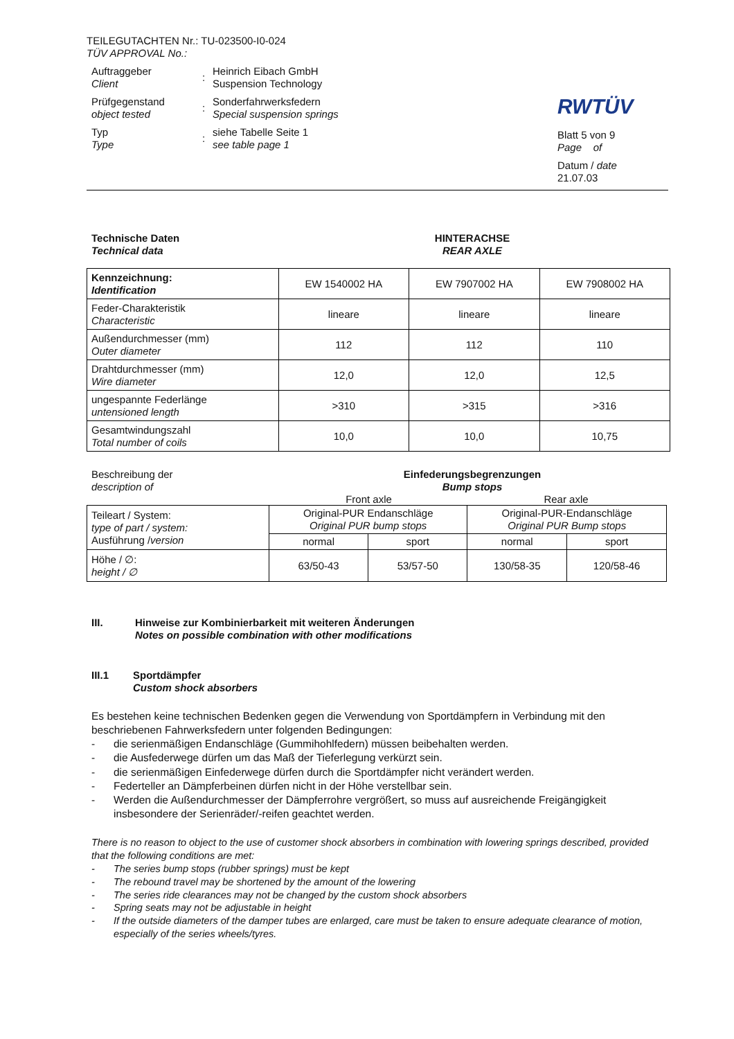TEILEGUTACHTEN Nr.: TU-023500-I0-024
TÜV APPROVAL No.:
Auftraggeber
Client
:
Heinrich Eibach GmbH
Suspension Technology
Prüfgegenstand
object tested
:
Sonderfahrwerksfedern
Special suspension springs
Typ
Type
:
siehe Tabelle Seite 1
see table page 1
RWTÜV
Blatt 5 von 9
Page of
Datum / date
21.07.03
Technische Daten
Technical data
HINTERACHSE
REAR AXLE
| Kennzeichnung: Identification | EW 1540002 HA | EW 7907002 HA | EW 7908002 HA |
| Feder-Charakteristik Characteristic | lineare | lineare | lineare |
| Außendurchmesser (mm) Outer diameter | 112 | 112 | 110 |
| Drahtdurchmesser (mm) Wire diameter | 12,0 | 12,0 | 12,5 |
| ungespannte Federlänge untensioned length | >310 | >315 | >316 |
| Gesamtwindungszahl Total number of coils | 10,0 | 10,0 | 10,75 |
Beschreibung der
description of
Einfederungsbegrenzungen
Bump stops
Front axle Rear axle
| Teileart / System: type of part / system: Ausführung / version | Original-PUR Endanschläge Original PUR bump stops | | Original-PUR-Endanschläge Original PUR Bump stops | |
| | normal | sport | normal | sport |
| Höhe / ∅: height / ∅ | 63/50-43 | 53/57-50 | 130/58-35 | 120/58-46 |
III. Hinweise zur Kombinierbarkeit mit weiteren Änderungen
Notes on possible combination with other modifications
III.1 Sportdämpfer
Custom shock absorbers
Es bestehen keine technischen Bedenken gegen die Verwendung von Sportdämpfern in Verbindung mit den beschriebenen Fahrwerksfedern unter folgenden Bedingungen:
- die serienmäßigen Endanschläge (Gummihohlfedern) müssen beibehalten werden.
- die Ausfederwege dürfen um das Maß der Tieferlegung verkürzt sein.
- die serienmäßigen Einfederwege dürfen durch die Sportdämpfer nicht verändert werden.
- Federteller an Dämpferbeinen dürfen nicht in der Höhe verstellbar sein.
- Werden die Außendurchmesser der Dämpferrohre vergrößert, so muss auf ausreichende Freigängigkeit insbesondere der Serienräder/-reifen geachtet werden.
There is no reason to object to the use of customer shock absorbers in combination with lowering springs described, provided that the following conditions are met:
- The series bump stops (rubber springs) must be kept
- The rebound travel may be shortened by the amount of the lowering
- The series ride clearances may not be changed by the custom shock absorbers
- Spring seats may not be adjustable in height
- If the outside diameters of the damper tubes are enlarged, care must be taken to ensure adequate clearance of motion, especially of the series wheels/tyres.